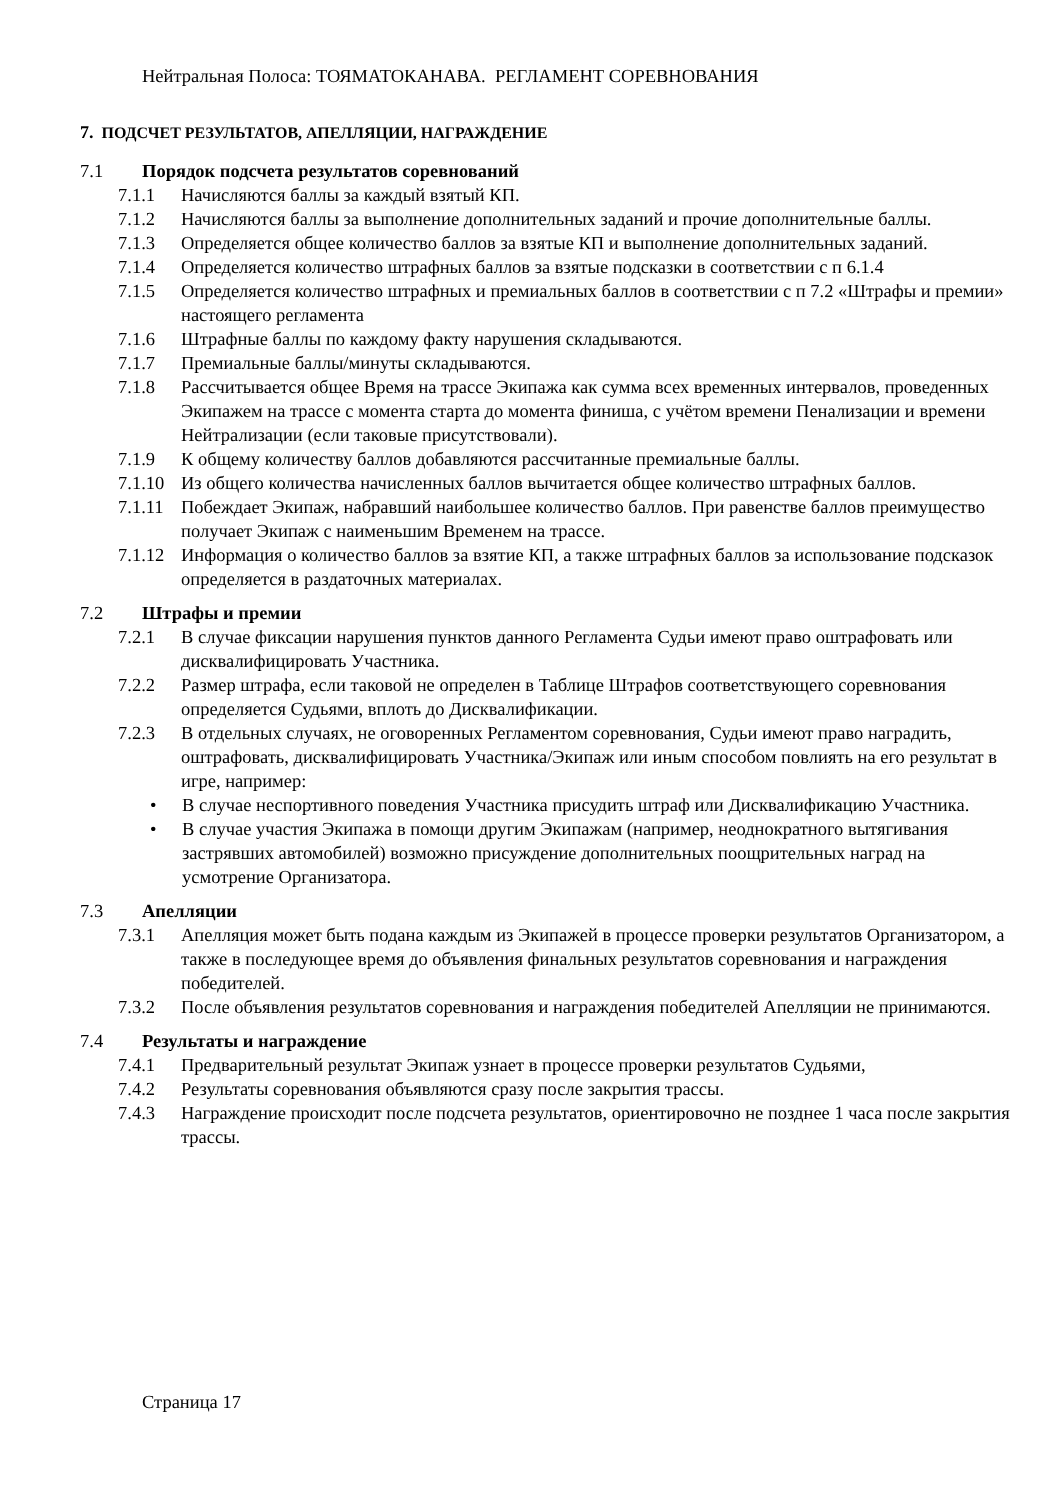Нейтральная Полоса: ТОЯМАТОКАНАВА. РЕГЛАМЕНТ СОРЕВНОВАНИЯ
7. ПОДСЧЕТ РЕЗУЛЬТАТОВ, АПЕЛЛЯЦИИ, НАГРАЖДЕНИЕ
7.1 Порядок подсчета результатов соревнований
7.1.1 Начисляются баллы за каждый взятый КП.
7.1.2 Начисляются баллы за выполнение дополнительных заданий и прочие дополнительные баллы.
7.1.3 Определяется общее количество баллов за взятые КП и выполнение дополнительных заданий.
7.1.4 Определяется количество штрафных баллов за взятые подсказки в соответствии с п 6.1.4
7.1.5 Определяется количество штрафных и премиальных баллов в соответствии с п 7.2 «Штрафы и премии» настоящего регламента
7.1.6 Штрафные баллы по каждому факту нарушения складываются.
7.1.7 Премиальные баллы/минуты складываются.
7.1.8 Рассчитывается общее Время на трассе Экипажа как сумма всех временных интервалов, проведенных Экипажем на трассе с момента старта до момента финиша, с учётом времени Пенализации и времени Нейтрализации (если таковые присутствовали).
7.1.9 К общему количеству баллов добавляются рассчитанные премиальные баллы.
7.1.10 Из общего количества начисленных баллов вычитается общее количество штрафных баллов.
7.1.11 Побеждает Экипаж, набравший наибольшее количество баллов. При равенстве баллов преимущество получает Экипаж с наименьшим Временем на трассе.
7.1.12 Информация о количество баллов за взятие КП, а также штрафных баллов за использование подсказок определяется в раздаточных материалах.
7.2 Штрафы и премии
7.2.1 В случае фиксации нарушения пунктов данного Регламента Судьи имеют право оштрафовать или дисквалифицировать Участника.
7.2.2 Размер штрафа, если таковой не определен в Таблице Штрафов соответствующего соревнования определяется Судьями, вплоть до Дисквалификации.
7.2.3 В отдельных случаях, не оговоренных Регламентом соревнования, Судьи имеют право наградить, оштрафовать, дисквалифицировать Участника/Экипаж или иным способом повлиять на его результат в игре, например:
• В случае неспортивного поведения Участника присудить штраф или Дисквалификацию Участника.
• В случае участия Экипажа в помощи другим Экипажам (например, неоднократного вытягивания застрявших автомобилей) возможно присуждение дополнительных поощрительных наград на усмотрение Организатора.
7.3 Апелляции
7.3.1 Апелляция может быть подана каждым из Экипажей в процессе проверки результатов Организатором, а также в последующее время до объявления финальных результатов соревнования и награждения победителей.
7.3.2 После объявления результатов соревнования и награждения победителей Апелляции не принимаются.
7.4 Результаты и награждение
7.4.1 Предварительный результат Экипаж узнает в процессе проверки результатов Судьями,
7.4.2 Результаты соревнования объявляются сразу после закрытия трассы.
7.4.3 Награждение происходит после подсчета результатов, ориентировочно не позднее 1 часа после закрытия трассы.
Страница 17